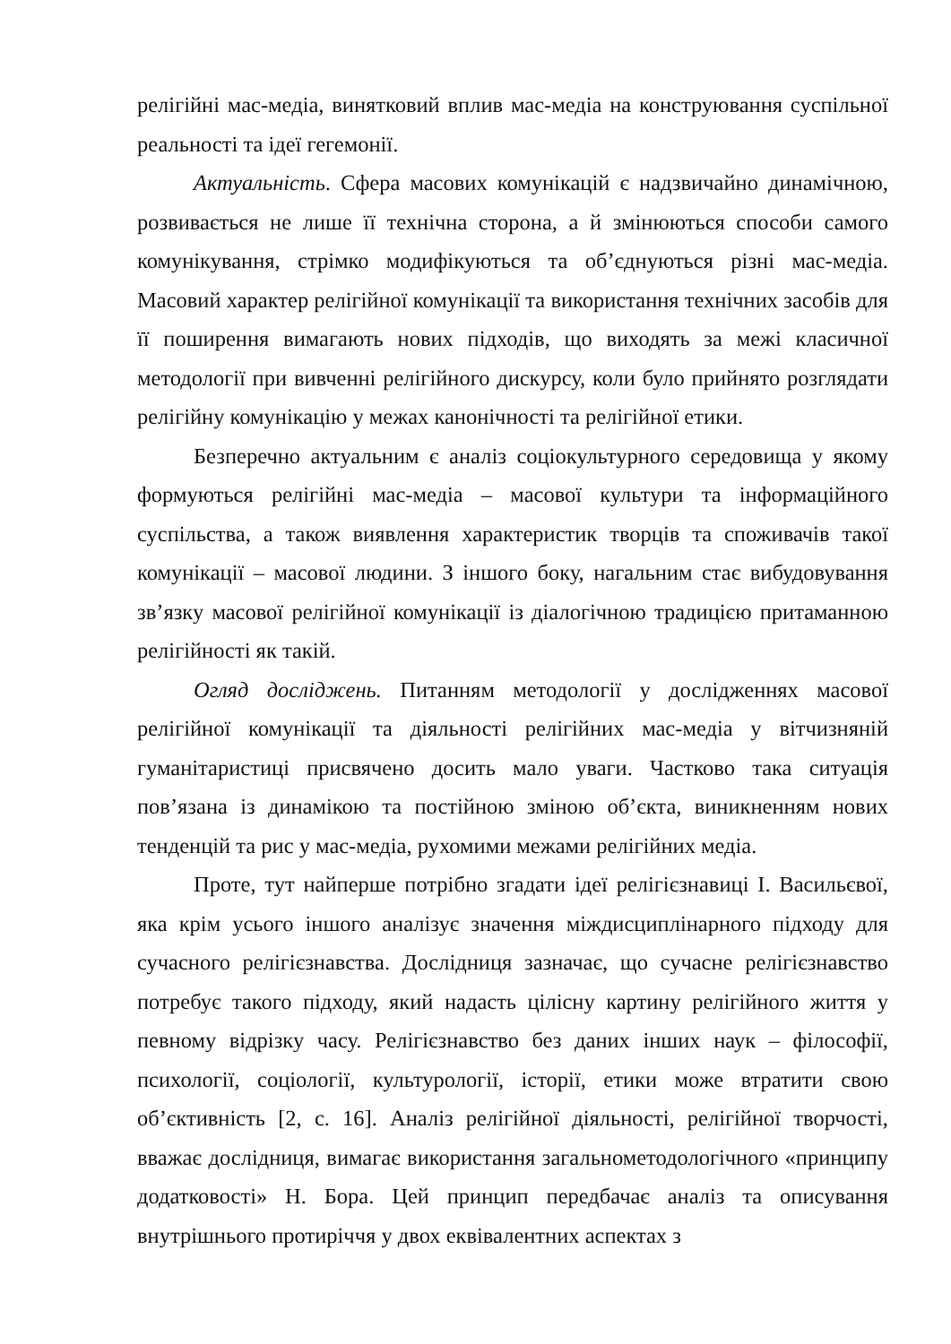релігійні мас-медіа, винятковий вплив мас-медіа на конструювання суспільної реальності та ідеї гегемонії.
Актуальність. Сфера масових комунікацій є надзвичайно динамічною, розвивається не лише її технічна сторона, а й змінюються способи самого комунікування, стрімко модифікуються та об’єднуються різні мас-медіа. Масовий характер релігійної комунікації та використання технічних засобів для її поширення вимагають нових підходів, що виходять за межі класичної методології при вивченні релігійного дискурсу, коли було прийнято розглядати релігійну комунікацію у межах канонічності та релігійної етики.
Безперечно актуальним є аналіз соціокультурного середовища у якому формуються релігійні мас-медіа – масової культури та інформаційного суспільства, а також виявлення характеристик творців та споживачів такої комунікації – масової людини. З іншого боку, нагальним стає вибудовування зв’язку масової релігійної комунікації із діалогічною традицією притаманною релігійності як такій.
Огляд досліджень. Питанням методології у дослідженнях масової релігійної комунікації та діяльності релігійних мас-медіа у вітчизняній гуманітаристиці присвячено досить мало уваги. Частково така ситуація пов’язана із динамікою та постійною зміною об’єкта, виникненням нових тенденцій та рис у мас-медіа, рухомими межами релігійних медіа.
Проте, тут найперше потрібно згадати ідеї релігієзнавиці І. Васильєвої, яка крім усього іншого аналізує значення міждисциплінарного підходу для сучасного релігієзнавства. Дослідниця зазначає, що сучасне релігієзнавство потребує такого підходу, який надасть цілісну картину релігійного життя у певному відрізку часу. Релігієзнавство без даних інших наук – філософії, психології, соціології, культурології, історії, етики може втратити свою об’єктивність [2, с. 16]. Аналіз релігійної діяльності, релігійної творчості, вважає дослідниця, вимагає використання загальнометодологічного «принципу додатковості» Н. Бора. Цей принцип передбачає аналіз та описування внутрішнього протиріччя у двох еквівалентних аспектах з